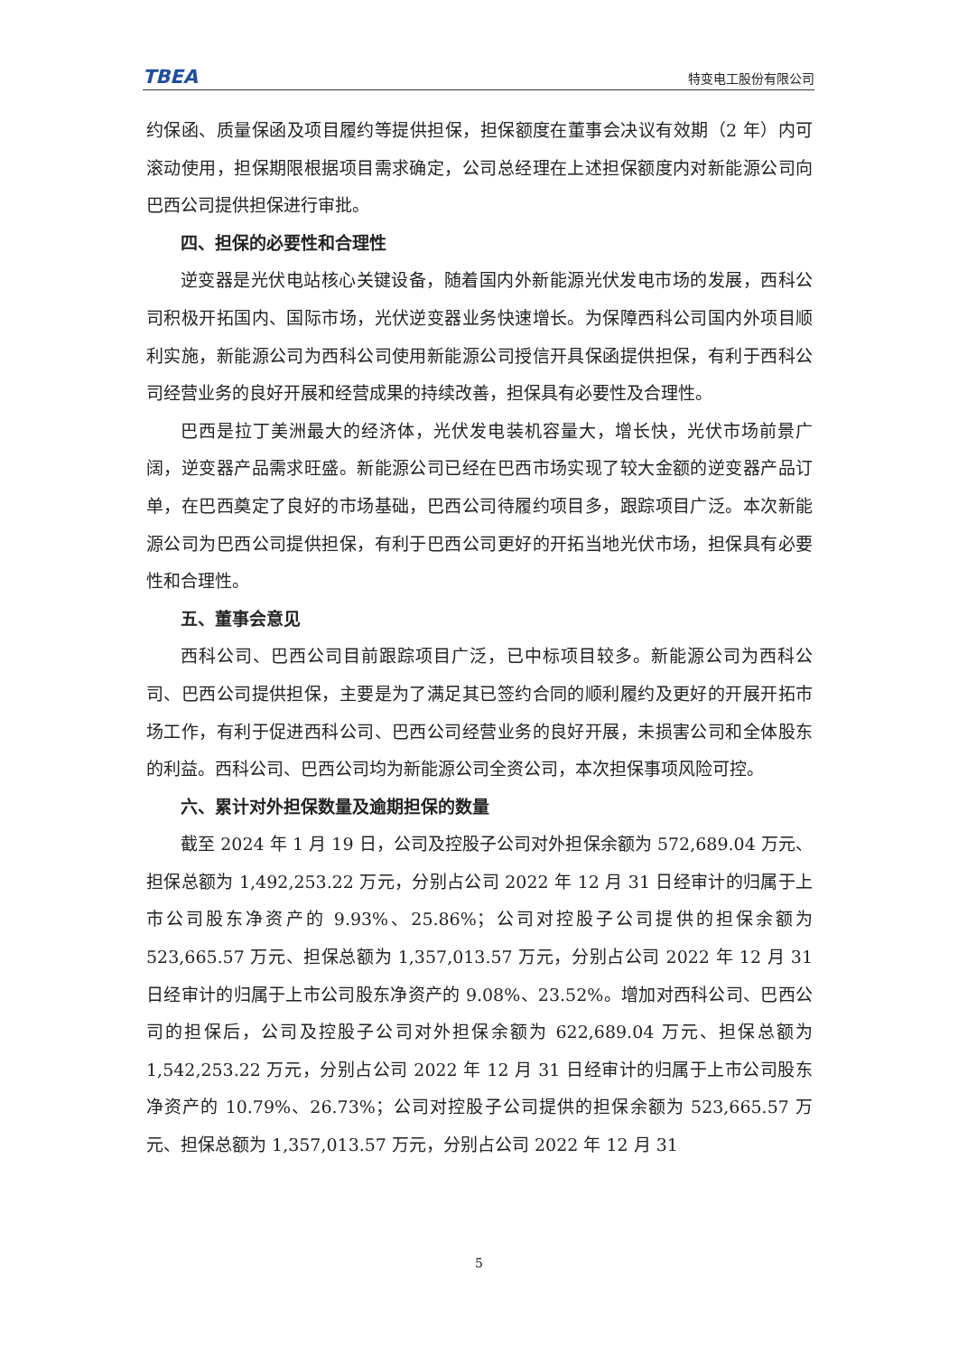TBEA 特变电工股份有限公司
约保函、质量保函及项目履约等提供担保，担保额度在董事会决议有效期（2 年）内可滚动使用，担保期限根据项目需求确定，公司总经理在上述担保额度内对新能源公司向巴西公司提供担保进行审批。
四、担保的必要性和合理性
逆变器是光伏电站核心关键设备，随着国内外新能源光伏发电市场的发展，西科公司积极开拓国内、国际市场，光伏逆变器业务快速增长。为保障西科公司国内外项目顺利实施，新能源公司为西科公司使用新能源公司授信开具保函提供担保，有利于西科公司经营业务的良好开展和经营成果的持续改善，担保具有必要性及合理性。
巴西是拉丁美洲最大的经济体，光伏发电装机容量大，增长快，光伏市场前景广阔，逆变器产品需求旺盛。新能源公司已经在巴西市场实现了较大金额的逆变器产品订单，在巴西奠定了良好的市场基础，巴西公司待履约项目多，跟踪项目广泛。本次新能源公司为巴西公司提供担保，有利于巴西公司更好的开拓当地光伏市场，担保具有必要性和合理性。
五、董事会意见
西科公司、巴西公司目前跟踪项目广泛，已中标项目较多。新能源公司为西科公司、巴西公司提供担保，主要是为了满足其已签约合同的顺利履约及更好的开展开拓市场工作，有利于促进西科公司、巴西公司经营业务的良好开展，未损害公司和全体股东的利益。西科公司、巴西公司均为新能源公司全资公司，本次担保事项风险可控。
六、累计对外担保数量及逾期担保的数量
截至 2024 年 1 月 19 日，公司及控股子公司对外担保余额为 572,689.04 万元、担保总额为 1,492,253.22 万元，分别占公司 2022 年 12 月 31 日经审计的归属于上市公司股东净资产的 9.93%、25.86%；公司对控股子公司提供的担保余额为 523,665.57 万元、担保总额为 1,357,013.57 万元，分别占公司 2022 年 12 月 31 日经审计的归属于上市公司股东净资产的 9.08%、23.52%。增加对西科公司、巴西公司的担保后，公司及控股子公司对外担保余额为 622,689.04 万元、担保总额为 1,542,253.22 万元，分别占公司 2022 年 12 月 31 日经审计的归属于上市公司股东净资产的 10.79%、26.73%；公司对控股子公司提供的担保余额为 523,665.57 万元、担保总额为 1,357,013.57 万元，分别占公司 2022 年 12 月 31
5